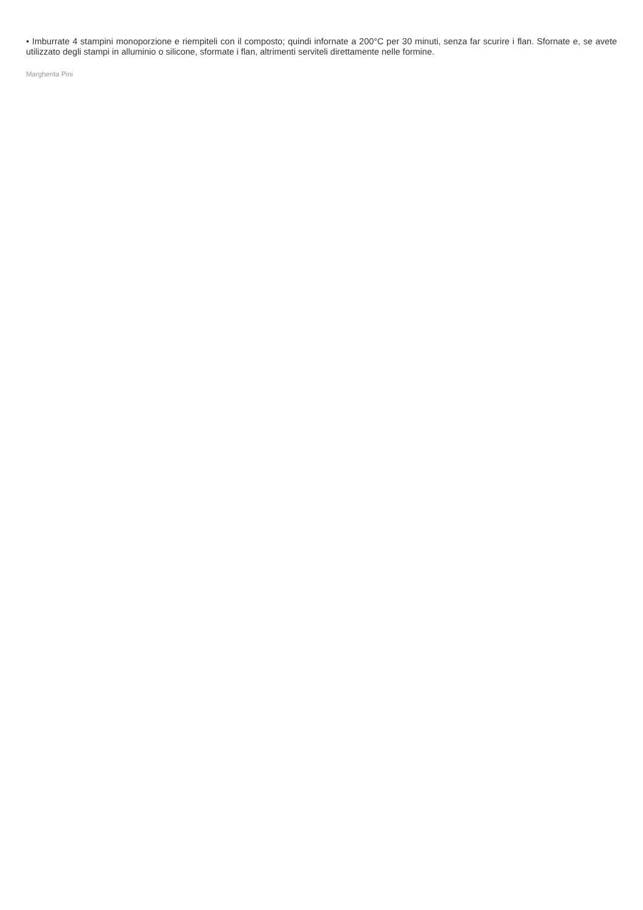• Imburrate 4 stampini monoporzione e riempiteli con il composto; quindi infornate a 200°C per 30 minuti, senza far scurire i flan. Sfornate e, se avete utilizzato degli stampi in alluminio o silicone, sformate i flan, altrimenti serviteli direttamente nelle formine.
Margherita Pini